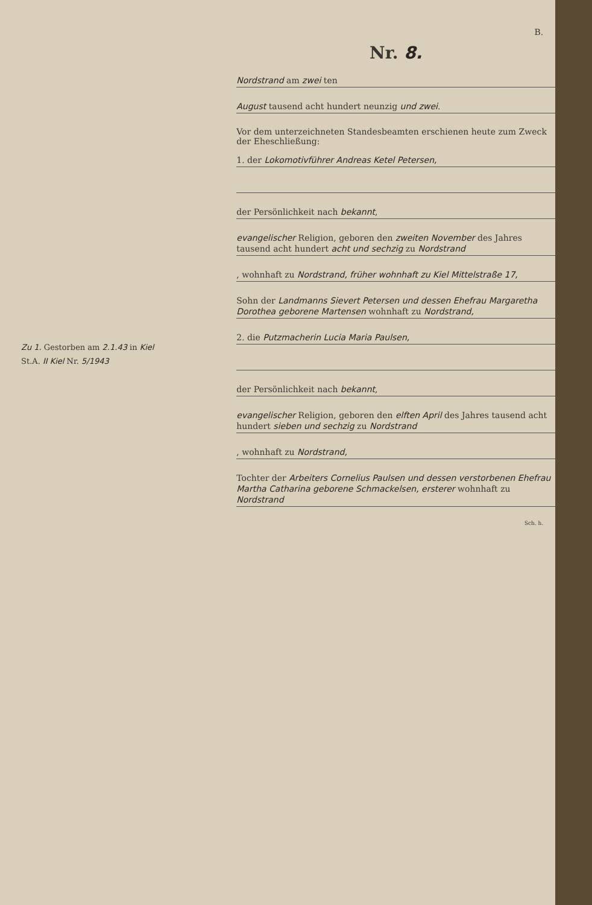Zu 1. Gestorben am 2.1.43 in Kiel
St.A. II Kiel Nr. 5/1943
B.
Nr. 8.
Nordstrand am zwei ten
August tausend acht hundert neunzig und zwei.
Vor dem unterzeichneten Standesbeamten erschienen heute zum Zweck der Eheschließung:
1. der Lokomotivführer Andreas Ketel Petersen,
der Persönlichkeit nach bekannt,
evangelischer Religion, geboren den zweiten November des Jahres tausend acht hundert acht und sechzig zu Nordstrand
, wohnhaft zu Nordstrand, früher wohnhaft zu Kiel Mittelstraße 17,
Sohn der Landmanns Sievert Petersen und dessen Ehefrau Margaretha Dorothea geborene Martensen wohnhaft zu Nordstrand,
2. die Putzmacherin Lucia Maria Paulsen,
der Persönlichkeit nach bekannt,
evangelischer Religion, geboren den elften April des Jahres tausend acht hundert sieben und sechzig zu Nordstrand
, wohnhaft zu Nordstrand,
Tochter der Arbeiters Cornelius Paulsen und dessen verstorbenen Ehefrau Martha Catharina geborene Schmackelsen, ersterer wohnhaft zu Nordstrand
Sch. h.